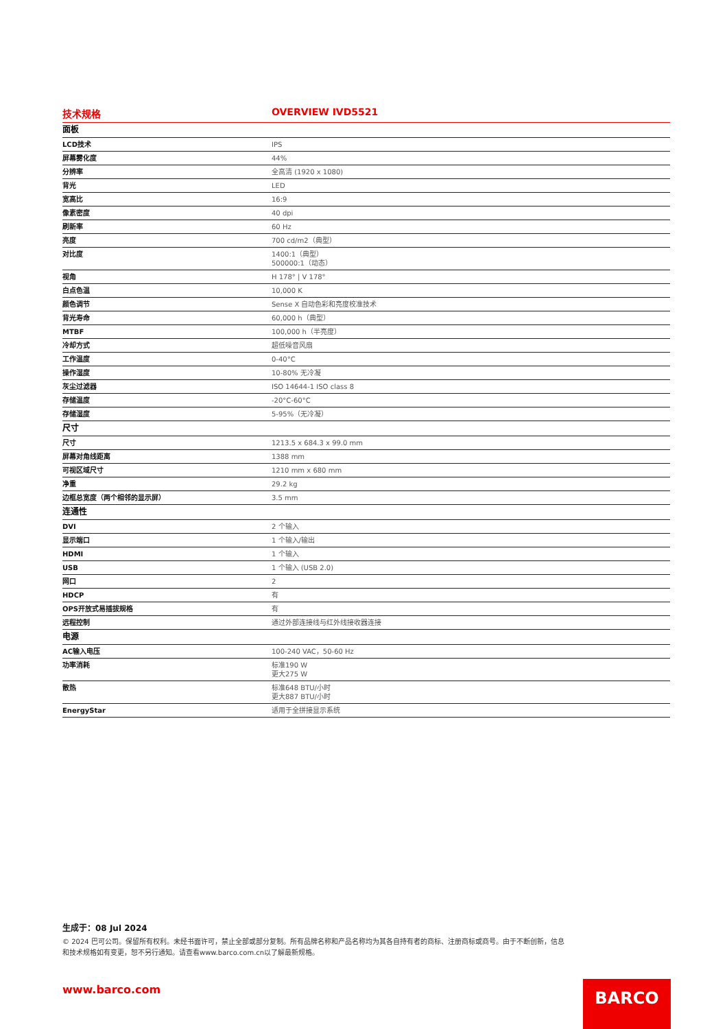技术规格 OVERVIEW IVD5521
| 面板 | |
| --- | --- |
| LCD技术 | IPS |
| 屏幕雾化度 | 44% |
| 分辨率 | 全高清 (1920 x 1080) |
| 背光 | LED |
| 宽高比 | 16:9 |
| 像素密度 | 40 dpi |
| 刷新率 | 60 Hz |
| 亮度 | 700 cd/m2（典型） |
| 对比度 | 1400:1（典型） 500000:1（动态） |
| 视角 | H 178° / V 178° |
| 白点色温 | 10,000 K |
| 颜色调节 | Sense X 自动色彩和亮度校准技术 |
| 背光寿命 | 60,000 h（典型） |
| MTBF | 100,000 h（半亮度） |
| 冷却方式 | 超低噪音风扇 |
| 工作温度 | 0-40°C |
| 操作湿度 | 10-80% 无冷凝 |
| 灰尘过滤器 | ISO 14644-1 ISO class 8 |
| 存储温度 | -20°C-60°C |
| 存储湿度 | 5-95%（无冷凝） |
| 尺寸 | |
| 尺寸 | 1213.5 x 684.3 x 99.0 mm |
| 屏幕对角线距离 | 1388 mm |
| 可视区域尺寸 | 1210 mm x 680 mm |
| 净重 | 29.2 kg |
| 边框总宽度（两个相邻的显示屏） | 3.5 mm |
| 连通性 | |
| DVI | 2 个输入 |
| 显示端口 | 1 个输入/输出 |
| HDMI | 1 个输入 |
| USB | 1 个输入 (USB 2.0) |
| 网口 | 2 |
| HDCP | 有 |
| OPS开放式易插拔规格 | 有 |
| 远程控制 | 通过外部连接线与红外线接收器连接 |
| 电源 | |
| AC输入电压 | 100-240 VAC，50-60 Hz |
| 功率消耗 | 标准190 W 更大275 W |
| 散热 | 标准648 BTU/小时 更大887 BTU/小时 |
| EnergyStar | 适用于全拼接显示系统 |
生成于：08 Jul 2024
© 2024 巴可公司。保留所有权利。未经书面许可，禁止全部或部分复制。所有品牌名称和产品名称均为其各自持有者的商标、注册商标或商号。由于不断创新，信息和技术规格如有变更，恕不另行通知。请查看www.barco.com.cn以了解最新规格。
www.barco.com BARCO